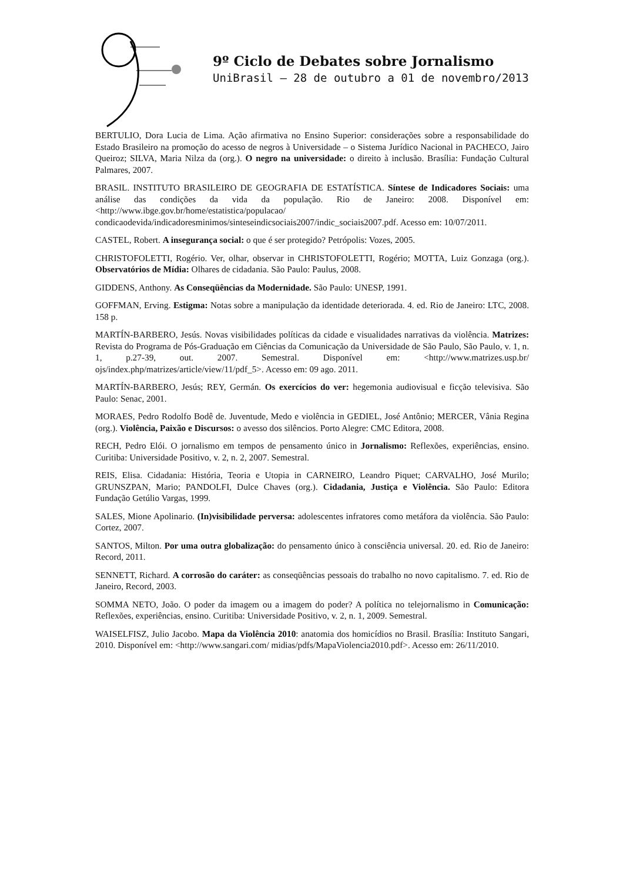9º Ciclo de Debates sobre Jornalismo
UniBrasil – 28 de outubro a 01 de novembro/2013
BERTULIO, Dora Lucia de Lima. Ação afirmativa no Ensino Superior: considerações sobre a responsabilidade do Estado Brasileiro na promoção do acesso de negros à Universidade – o Sistema Jurídico Nacional in PACHECO, Jairo Queiroz; SILVA, Maria Nilza da (org.). O negro na universidade: o direito à inclusão. Brasília: Fundação Cultural Palmares, 2007.
BRASIL. INSTITUTO BRASILEIRO DE GEOGRAFIA DE ESTATÍSTICA. Síntese de Indicadores Sociais: uma análise das condições da vida da população. Rio de Janeiro: 2008. Disponível em:<http://www.ibge.gov.br/home/estatistica/populacao/ condicaodevida/indicadoresminimos/sinteseindicsociais2007/indic_sociais2007.pdf. Acesso em: 10/07/2011.
CASTEL, Robert. A insegurança social: o que é ser protegido? Petrópolis: Vozes, 2005.
CHRISTOFOLETTI, Rogério. Ver, olhar, observar in CHRISTOFOLETTI, Rogério; MOTTA, Luiz Gonzaga (org.). Observatórios de Mídia: Olhares de cidadania. São Paulo: Paulus, 2008.
GIDDENS, Anthony. As Conseqüências da Modernidade. São Paulo: UNESP, 1991.
GOFFMAN, Erving. Estigma: Notas sobre a manipulação da identidade deteriorada. 4. ed. Rio de Janeiro: LTC, 2008. 158 p.
MARTÍN-BARBERO, Jesús. Novas visibilidades políticas da cidade e visualidades narrativas da violência. Matrizes: Revista do Programa de Pós-Graduação em Ciências da Comunicação da Universidade de São Paulo, São Paulo, v. 1, n. 1, p.27-39, out. 2007. Semestral. Disponível em: <http://www.matrizes.usp.br/ ojs/index.php/matrizes/article/view/11/pdf_5>. Acesso em: 09 ago. 2011.
MARTÍN-BARBERO, Jesús; REY, Germán. Os exercícios do ver: hegemonia audiovisual e ficção televisiva. São Paulo: Senac, 2001.
MORAES, Pedro Rodolfo Bodê de. Juventude, Medo e violência in GEDIEL, José Antônio; MERCER, Vânia Regina (org.). Violência, Paixão e Discursos: o avesso dos silêncios. Porto Alegre: CMC Editora, 2008.
RECH, Pedro Elói. O jornalismo em tempos de pensamento único in Jornalismo: Reflexões, experiências, ensino. Curitiba: Universidade Positivo, v. 2, n. 2, 2007. Semestral.
REIS, Elisa. Cidadania: História, Teoria e Utopia in CARNEIRO, Leandro Piquet; CARVALHO, José Murilo; GRUNSZPAN, Mario; PANDOLFI, Dulce Chaves (org.). Cidadania, Justiça e Violência. São Paulo: Editora Fundação Getúlio Vargas, 1999.
SALES, Mione Apolinario. (In)visibilidade perversa: adolescentes infratores como metáfora da violência. São Paulo: Cortez, 2007.
SANTOS, Milton. Por uma outra globalização: do pensamento único à consciência universal. 20. ed. Rio de Janeiro: Record, 2011.
SENNETT, Richard. A corrosão do caráter: as conseqüências pessoais do trabalho no novo capitalismo. 7. ed. Rio de Janeiro, Record, 2003.
SOMMA NETO, João. O poder da imagem ou a imagem do poder? A política no telejornalismo in Comunicação: Reflexões, experiências, ensino. Curitiba: Universidade Positivo, v. 2, n. 1, 2009. Semestral.
WAISELFISZ, Julio Jacobo. Mapa da Violência 2010: anatomia dos homicídios no Brasil. Brasília: Instituto Sangari, 2010. Disponível em: <http://www.sangari.com/ midias/pdfs/MapaViolencia2010.pdf>. Acesso em: 26/11/2010.